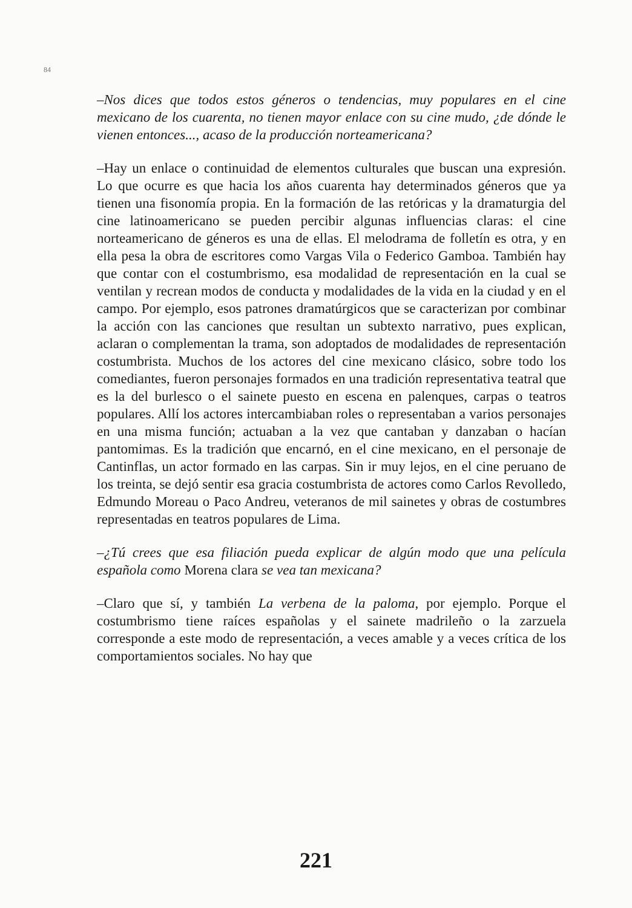84
–Nos dices que todos estos géneros o tendencias, muy populares en el cine mexicano de los cuarenta, no tienen mayor enlace con su cine mudo, ¿de dónde le vienen entonces..., acaso de la producción norteamericana?
–Hay un enlace o continuidad de elementos culturales que buscan una expresión. Lo que ocurre es que hacia los años cuarenta hay determinados géneros que ya tienen una fisonomía propia. En la formación de las retóricas y la dramaturgia del cine latinoamericano se pueden percibir algunas influencias claras: el cine norteamericano de géneros es una de ellas. El melodrama de folletín es otra, y en ella pesa la obra de escritores como Vargas Vila o Federico Gamboa. También hay que contar con el costumbrismo, esa modalidad de representación en la cual se ventilan y recrean modos de conducta y modalidades de la vida en la ciudad y en el campo. Por ejemplo, esos patrones dramatúrgicos que se caracterizan por combinar la acción con las canciones que resultan un subtexto narrativo, pues explican, aclaran o complementan la trama, son adoptados de modalidades de representación costumbrista. Muchos de los actores del cine mexicano clásico, sobre todo los comediantes, fueron personajes formados en una tradición representativa teatral que es la del burlesco o el sainete puesto en escena en palenques, carpas o teatros populares. Allí los actores intercambiaban roles o representaban a varios personajes en una misma función; actuaban a la vez que cantaban y danzaban o hacían pantomimas. Es la tradición que encarnó, en el cine mexicano, en el personaje de Cantinflas, un actor formado en las carpas. Sin ir muy lejos, en el cine peruano de los treinta, se dejó sentir esa gracia costumbrista de actores como Carlos Revolledo, Edmundo Moreau o Paco Andreu, veteranos de mil sainetes y obras de costumbres representadas en teatros populares de Lima.
–¿Tú crees que esa filiación pueda explicar de algún modo que una película española como Morena clara se vea tan mexicana?
–Claro que sí, y también La verbena de la paloma, por ejemplo. Porque el costumbrismo tiene raíces españolas y el sainete madrileño o la zarzuela corresponde a este modo de representación, a veces amable y a veces crítica de los comportamientos sociales. No hay que
221